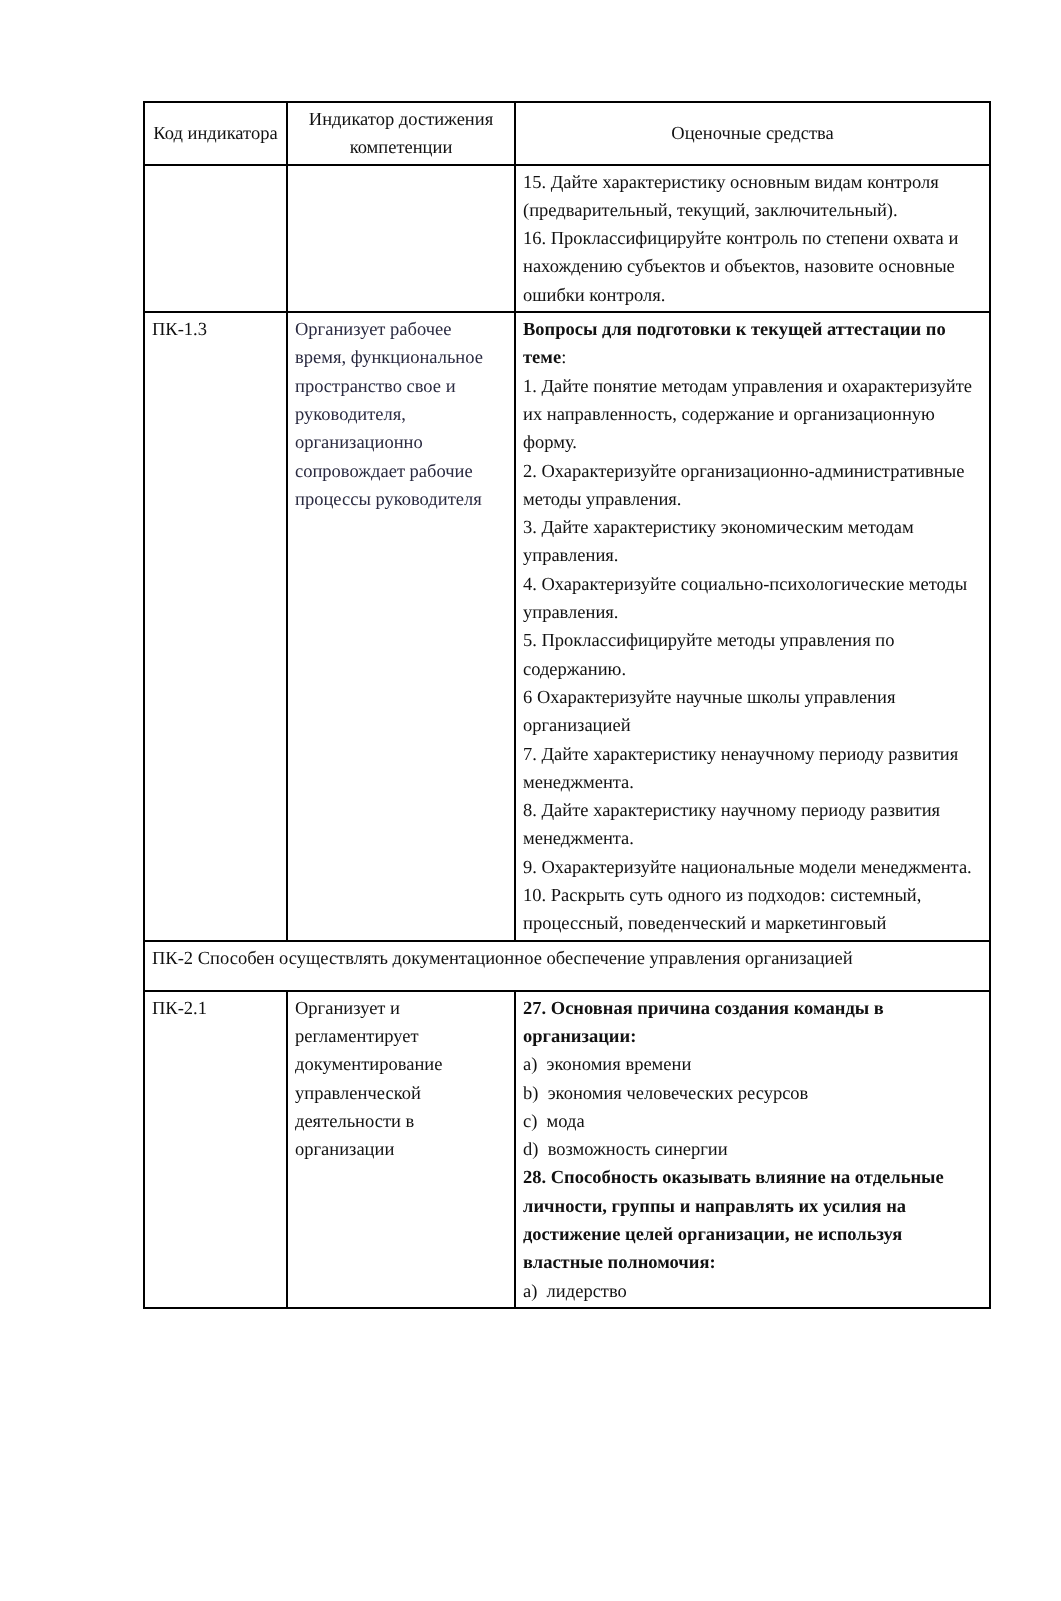| Код индикатора | Индикатор достижения компетенции | Оценочные средства |
| --- | --- | --- |
| | | 15. Дайте характеристику основным видам контроля (предварительный, текущий, заключительный). 16. Проклассифицируйте контроль по степени охвата и нахождению субъектов и объектов, назовите основные ошибки контроля. |
| ПК-1.3 | Организует рабочее время, функциональное пространство свое и руководителя, организационно сопровождает рабочие процессы руководителя | Вопросы для подготовки к текущей аттестации по теме : 1. Дайте понятие методам управления и охарактеризуйте их направленность, содержание и организационную форму. 2. Охарактеризуйте организационно-административные методы управления. 3. Дайте характеристику экономическим методам управления. 4. Охарактеризуйте социально-психологические методы управления. 5. Проклассифицируйте методы управления по содержанию. 6 Охарактеризуйте научные школы управления организацией 7. Дайте характеристику ненаучному периоду развития менеджмента. 8. Дайте характеристику научному периоду развития менеджмента. 9. Охарактеризуйте национальные модели менеджмента. 10. Раскрыть суть одного из подходов: системный, процессный, поведенческий и маркетинговый |
| ПК-2 Способен осуществлять документационное обеспечение управления организацией | | |
| ПК-2.1 | Организует и регламентирует документирование управленческой деятельности в организации | 27. Основная причина создания команды в организации: a) экономия времени b) экономия человеческих ресурсов c) мода d) возможность синергии 28. Способность оказывать влияние на отдельные личности, группы и направлять их усилия на достижение целей организации, не используя властные полномочия: a) лидерство |